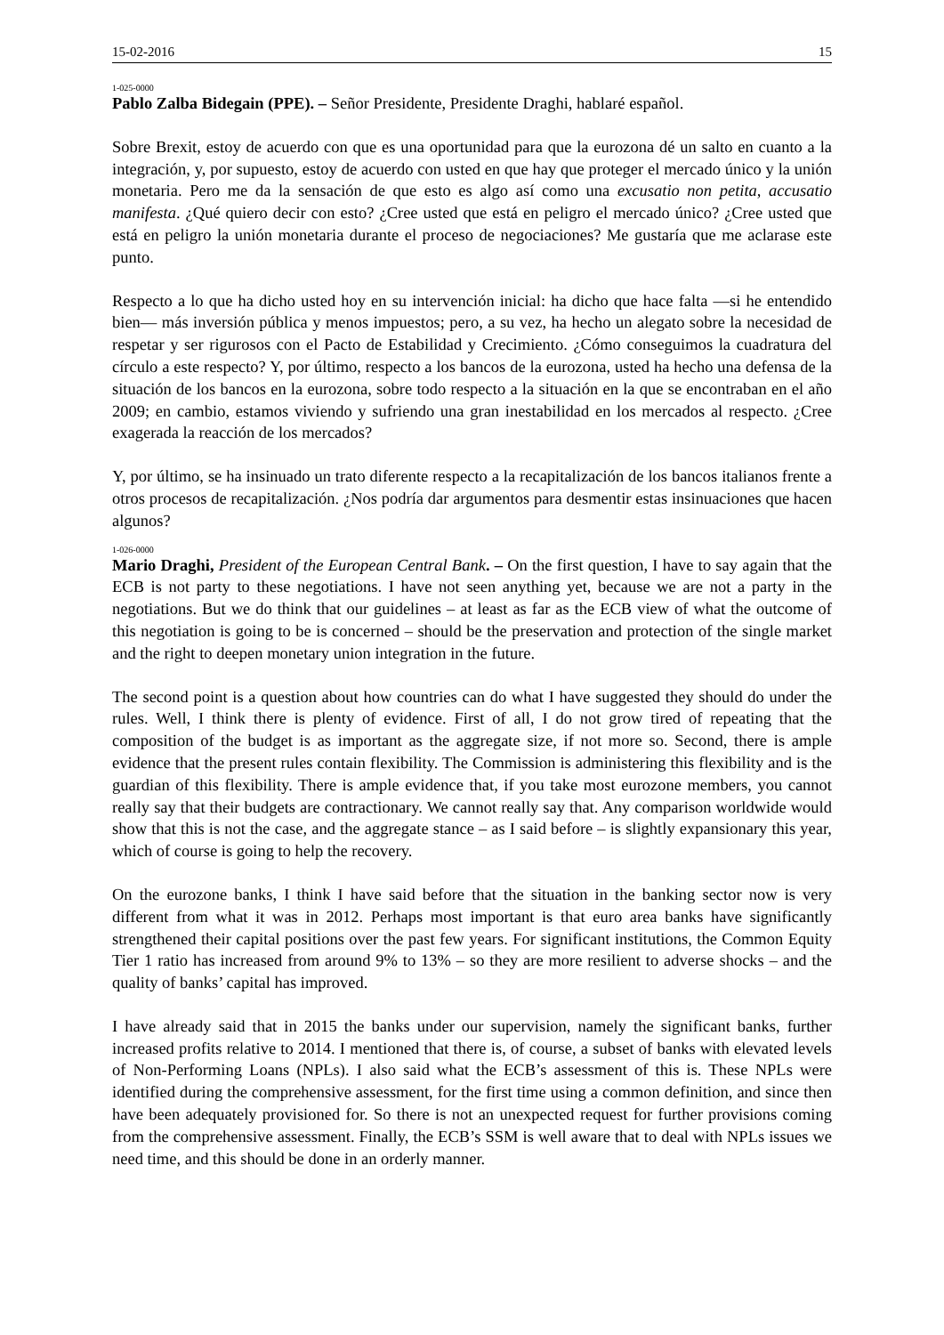15-02-2016 15
1-025-0000
Pablo Zalba Bidegain (PPE). – Señor Presidente, Presidente Draghi, hablaré español.
Sobre Brexit, estoy de acuerdo con que es una oportunidad para que la eurozona dé un salto en cuanto a la integración, y, por supuesto, estoy de acuerdo con usted en que hay que proteger el mercado único y la unión monetaria. Pero me da la sensación de que esto es algo así como una excusatio non petita, accusatio manifesta. ¿Qué quiero decir con esto? ¿Cree usted que está en peligro el mercado único? ¿Cree usted que está en peligro la unión monetaria durante el proceso de negociaciones? Me gustaría que me aclarase este punto.
Respecto a lo que ha dicho usted hoy en su intervención inicial: ha dicho que hace falta —si he entendido bien— más inversión pública y menos impuestos; pero, a su vez, ha hecho un alegato sobre la necesidad de respetar y ser rigurosos con el Pacto de Estabilidad y Crecimiento. ¿Cómo conseguimos la cuadratura del círculo a este respecto? Y, por último, respecto a los bancos de la eurozona, usted ha hecho una defensa de la situación de los bancos en la eurozona, sobre todo respecto a la situación en la que se encontraban en el año 2009; en cambio, estamos viviendo y sufriendo una gran inestabilidad en los mercados al respecto. ¿Cree exagerada la reacción de los mercados?
Y, por último, se ha insinuado un trato diferente respecto a la recapitalización de los bancos italianos frente a otros procesos de recapitalización. ¿Nos podría dar argumentos para desmentir estas insinuaciones que hacen algunos?
1-026-0000
Mario Draghi, President of the European Central Bank. – On the first question, I have to say again that the ECB is not party to these negotiations. I have not seen anything yet, because we are not a party in the negotiations. But we do think that our guidelines – at least as far as the ECB view of what the outcome of this negotiation is going to be is concerned – should be the preservation and protection of the single market and the right to deepen monetary union integration in the future.
The second point is a question about how countries can do what I have suggested they should do under the rules. Well, I think there is plenty of evidence. First of all, I do not grow tired of repeating that the composition of the budget is as important as the aggregate size, if not more so. Second, there is ample evidence that the present rules contain flexibility. The Commission is administering this flexibility and is the guardian of this flexibility. There is ample evidence that, if you take most eurozone members, you cannot really say that their budgets are contractionary. We cannot really say that. Any comparison worldwide would show that this is not the case, and the aggregate stance – as I said before – is slightly expansionary this year, which of course is going to help the recovery.
On the eurozone banks, I think I have said before that the situation in the banking sector now is very different from what it was in 2012. Perhaps most important is that euro area banks have significantly strengthened their capital positions over the past few years. For significant institutions, the Common Equity Tier 1 ratio has increased from around 9% to 13% – so they are more resilient to adverse shocks – and the quality of banks’ capital has improved.
I have already said that in 2015 the banks under our supervision, namely the significant banks, further increased profits relative to 2014. I mentioned that there is, of course, a subset of banks with elevated levels of Non-Performing Loans (NPLs). I also said what the ECB’s assessment of this is. These NPLs were identified during the comprehensive assessment, for the first time using a common definition, and since then have been adequately provisioned for. So there is not an unexpected request for further provisions coming from the comprehensive assessment. Finally, the ECB’s SSM is well aware that to deal with NPLs issues we need time, and this should be done in an orderly manner.